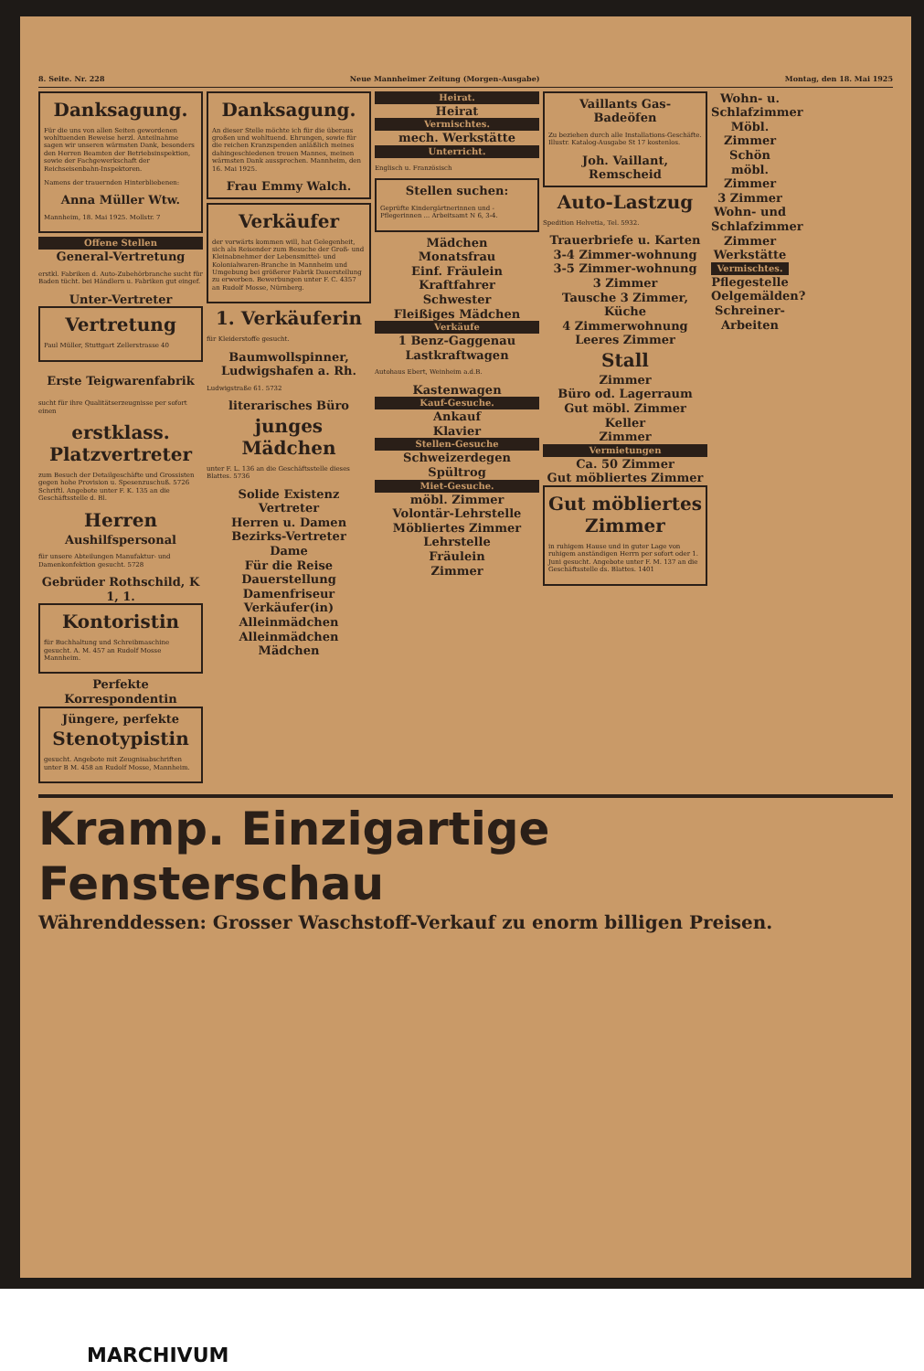8. Seite. Nr. 228 Neue Mannheimer Zeitung (Morgen-Ausgabe) Montag, den 18. Mai 1925
Danksagung.
Für die uns von allen Seiten gewordenen wohltuenden Beweise herzl. Anteilnahme sagen wir unseren wärmsten Dank, besonders den Herren Beamten der Betriebsinspektion, sowie der Fachgewerkschaft der Reichseisenbahn-Inspektoren.
Namens der trauernden Hinterbliebenen:
Anna Müller Wtw.
Mannheim, 18. Mai 1925. Mollstr. 7
Offene Stellen
General-Vertretung
erstkl. Fabriken d. Auto-Zubehörbranche sucht für Baden tücht. bei Händlern u. Fabriken gut eingef.
Unter-Vertreter
Vertretung
Paul Müller, Stuttgart Zellerstrasse 40
Erste Teigwarenfabrik
sucht für ihre Qualitätserzeugnisse per sofort einen
erstklass. Platzvertreter
zum Besuch der Detailgeschäfte und Grossisten gegen hohe Provision u. Spesenzuschuß. 5726 Schriftl. Angebote unter F. K. 135 an die Geschäftsstelle d. Bl.
Herren
Aushilfspersonal
für unsere Abteilungen Manufaktur- und Damenkonfektion gesucht. 5728
Gebrüder Rothschild, K 1, 1.
Kontoristin
für Buchhaltung und Schreibmaschine gesucht. A. M. 457 an Rudolf Mosse Mannheim.
Perfekte Korrespondentin
Jüngere, perfekte
Stenotypistin
gesucht. Angebote mit Zeugnisabschriften unter B M. 458 an Rudolf Mosse, Mannheim.
Danksagung.
An dieser Stelle möchte ich für die überaus großen und wohltuend. Ehrungen, sowie für die reichen Kranzspenden anläßlich meines dahingeschiedenen treuen Mannes, meinen wärmsten Dank aussprechen. Mannheim, den 16. Mai 1925.
Frau Emmy Walch.
Verkäufer
der vorwärts kommen will, hat Gelegenheit, sich als Reisender zum Besuche der Groß- und Kleinabnehmer der Lebensmittel- und Kolonialwaren-Branche in Mannheim und Umgebung bei größerer Fabrik Dauerstellung zu erwerben. Bewerbungen unter F. C. 4357 an Rudolf Mosse, Nürnberg.
1. Verkäuferin
für Kleiderstoffe gesucht.
Baumwollspinner, Ludwigshafen a. Rh.
Ludwigstraße 61. 5732
literarisches Büro
junges Mädchen
unter F. L. 136 an die Geschäftsstelle dieses Blattes. 5736
Solide Existenz
Vertreter
Herren u. Damen
Bezirks-Vertreter
Dame
Für die Reise
Dauerstellung
Damenfriseur
Verkäufer(in)
Alleinmädchen
Alleinmädchen
Mädchen
Heirat.
Heirat
Vermischtes.
mech. Werkstätte
Unterricht.
Englisch u. Französisch
Stellen suchen:
Geprüfte Kindergärtnerinnen und -Pflegerinnen ... Arbeitsamt N 6, 3-4.
Mädchen
Monatsfrau
Einf. Fräulein
Kraftfahrer
Schwester
Fleißiges Mädchen
Verkäufe
1 Benz-Gaggenau Lastkraftwagen
Autohaus Ebert, Weinheim a.d.B.
Kastenwagen
Kauf-Gesuche.
Ankauf
Klavier
Stellen-Gesuche
Schweizerdegen
Spültrog
Miet-Gesuche.
möbl. Zimmer
Volontär-Lehrstelle
Möbliertes Zimmer
Lehrstelle
Fräulein
Zimmer
Vaillants Gas-Badeöfen
Zu beziehen durch alle Installations-Geschäfte. Illustr. Katalog-Ausgabe St 17 kostenlos.
Joh. Vaillant, Remscheid
Auto-Lastzug
Spedition Helvetia, Tel. 5932.
Trauerbriefe u. Karten
3-4 Zimmer-wohnung
3-5 Zimmer-wohnung
3 Zimmer
Tausche 3 Zimmer, Küche
4 Zimmerwohnung
Leeres Zimmer
Stall
Zimmer
Büro od. Lagerraum
Gut möbl. Zimmer
Keller
Zimmer
Vermietungen
Ca. 50 Zimmer
Gut möbliertes Zimmer
Gut möbliertes Zimmer
in ruhigem Hause und in guter Lage von ruhigem anständigen Herrn per sofort oder 1. Juni gesucht. Angebote unter F. M. 137 an die Geschäftsstelle ds. Blattes. 1401
Wohn- u. Schlafzimmer
Möbl. Zimmer
Schön möbl. Zimmer
3 Zimmer
Wohn- und Schlafzimmer
Zimmer
Werkstätte
Vermischtes.
Pflegestelle
Oelgemälden?
Schreiner-Arbeiten
Kramp. Einzigartige Fensterschau
Währenddessen: Grosser Waschstoff-Verkauf zu enorm billigen Preisen.
MARCHIVUM